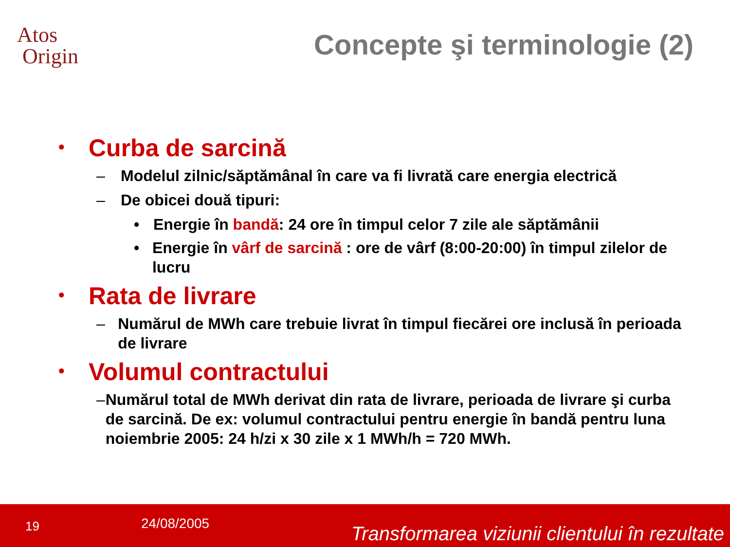Atos
Origin
Concepte şi terminologie (2)
• Curba de sarcină
– Modelul zilnic/săptămânal în care va fi livrată care energia electrică
– De obicei două tipuri:
• Energie în bandă: 24 ore în timpul celor 7 zile ale săptămânii
• Energie în vârf de sarcină : ore de vârf (8:00-20:00) în timpul zilelor de lucru
• Rata de livrare
– Numărul de MWh care trebuie livrat în timpul fiecărei ore inclusă în perioada de livrare
• Volumul contractului
– Numărul total de MWh derivat din rata de livrare, perioada de livrare şi curba de sarcină. De ex: volumul contractului pentru energie în bandă pentru luna noiembrie 2005: 24 h/zi x 30 zile x 1 MWh/h = 720 MWh.
19 24/08/2005 Transformarea viziunii clientului în rezultate